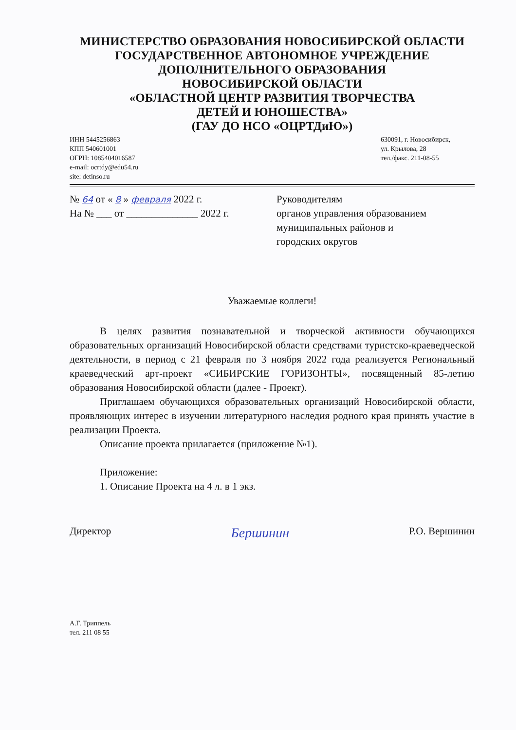МИНИСТЕРСТВО ОБРАЗОВАНИЯ НОВОСИБИРСКОЙ ОБЛАСТИ
ГОСУДАРСТВЕННОЕ АВТОНОМНОЕ УЧРЕЖДЕНИЕ
ДОПОЛНИТЕЛЬНОГО ОБРАЗОВАНИЯ
НОВОСИБИРСКОЙ ОБЛАСТИ
«ОБЛАСТНОЙ ЦЕНТР РАЗВИТИЯ ТВОРЧЕСТВА
ДЕТЕЙ И ЮНОШЕСТВА»
(ГАУ ДО НСО «ОЦРТДиЮ»)
ИНН 5445256863
КПП 540601001
ОГРН: 1085404016587
e-mail: ocrtdy@edu54.ru
site: detinso.ru
630091, г. Новосибирск,
ул. Крылова, 28
тел./факс. 211-08-55
№ 64 от « 8 » февраля 2022 г.
На № ___ от ______________ 2022 г.
Руководителям
органов управления образованием
муниципальных районов и
городских округов
Уважаемые коллеги!
В целях развития познавательной и творческой активности обучающихся образовательных организаций Новосибирской области средствами туристско-краеведческой деятельности, в период с 21 февраля по 3 ноября 2022 года реализуется Региональный краеведческий арт-проект «СИБИРСКИЕ ГОРИЗОНТЫ», посвященный 85-летию образования Новосибирской области (далее - Проект).
Приглашаем обучающихся образовательных организаций Новосибирской области, проявляющих интерес в изучении литературного наследия родного края принять участие в реализации Проекта.
Описание проекта прилагается (приложение №1).
Приложение:
1. Описание Проекта на 4 л. в 1 экз.
Директор Бершинин Р.О. Вершинин
А.Г. Триппель
тел. 211 08 55